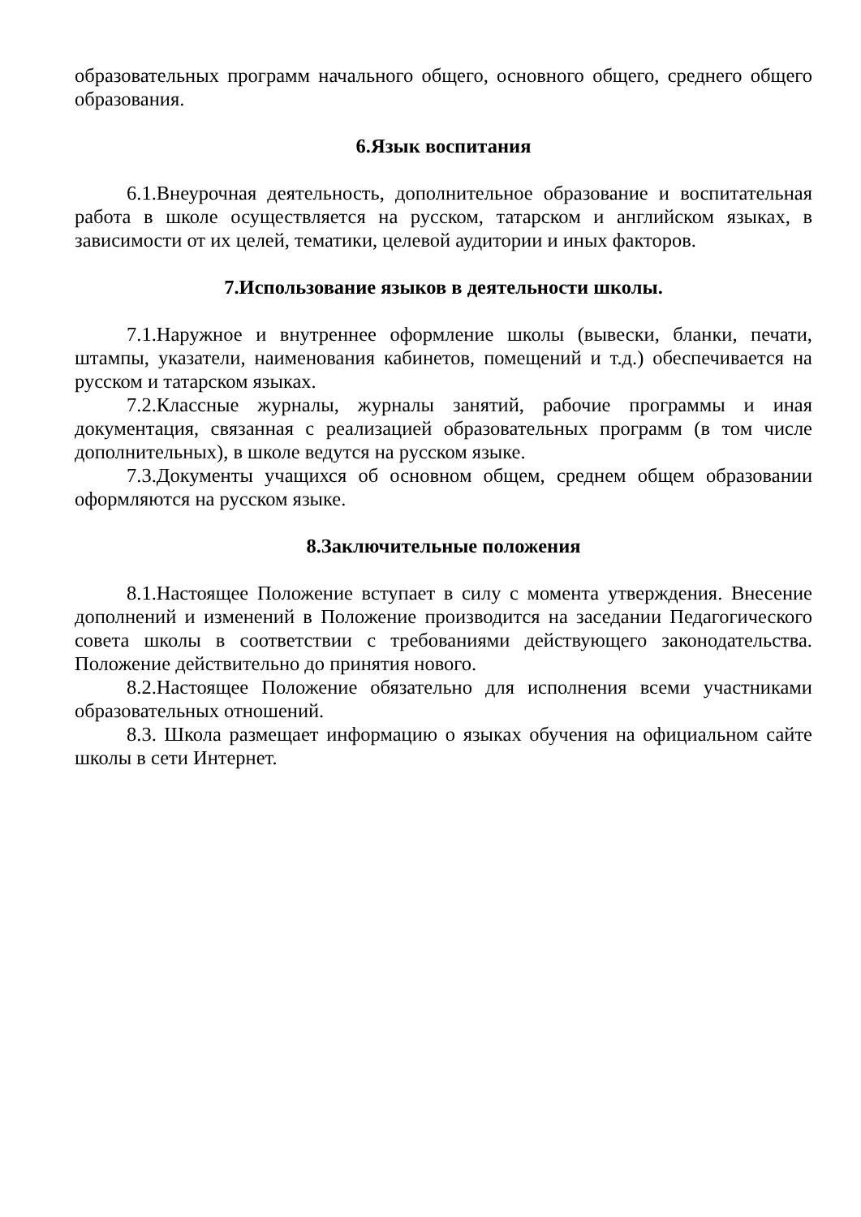образовательных программ начального общего, основного общего, среднего общего образования.
6.Язык воспитания
6.1.Внеурочная деятельность, дополнительное образование и воспитательная работа в школе осуществляется на русском, татарском и английском языках, в зависимости от их целей, тематики, целевой аудитории и иных факторов.
7.Использование языков в деятельности школы.
7.1.Наружное и внутреннее оформление школы (вывески, бланки, печати, штампы, указатели, наименования кабинетов, помещений и т.д.) обеспечивается на русском и татарском языках.
7.2.Классные журналы, журналы занятий, рабочие программы и иная документация, связанная с реализацией образовательных программ (в том числе дополнительных), в школе ведутся на русском языке.
7.3.Документы учащихся об основном общем, среднем общем образовании оформляются на русском языке.
8.Заключительные положения
8.1.Настоящее Положение вступает в силу с момента утверждения. Внесение дополнений и изменений в Положение производится на заседании Педагогического совета школы в соответствии с требованиями действующего законодательства. Положение действительно до принятия нового.
8.2.Настоящее Положение обязательно для исполнения всеми участниками образовательных отношений.
8.3. Школа размещает информацию о языках обучения на официальном сайте школы в сети Интернет.